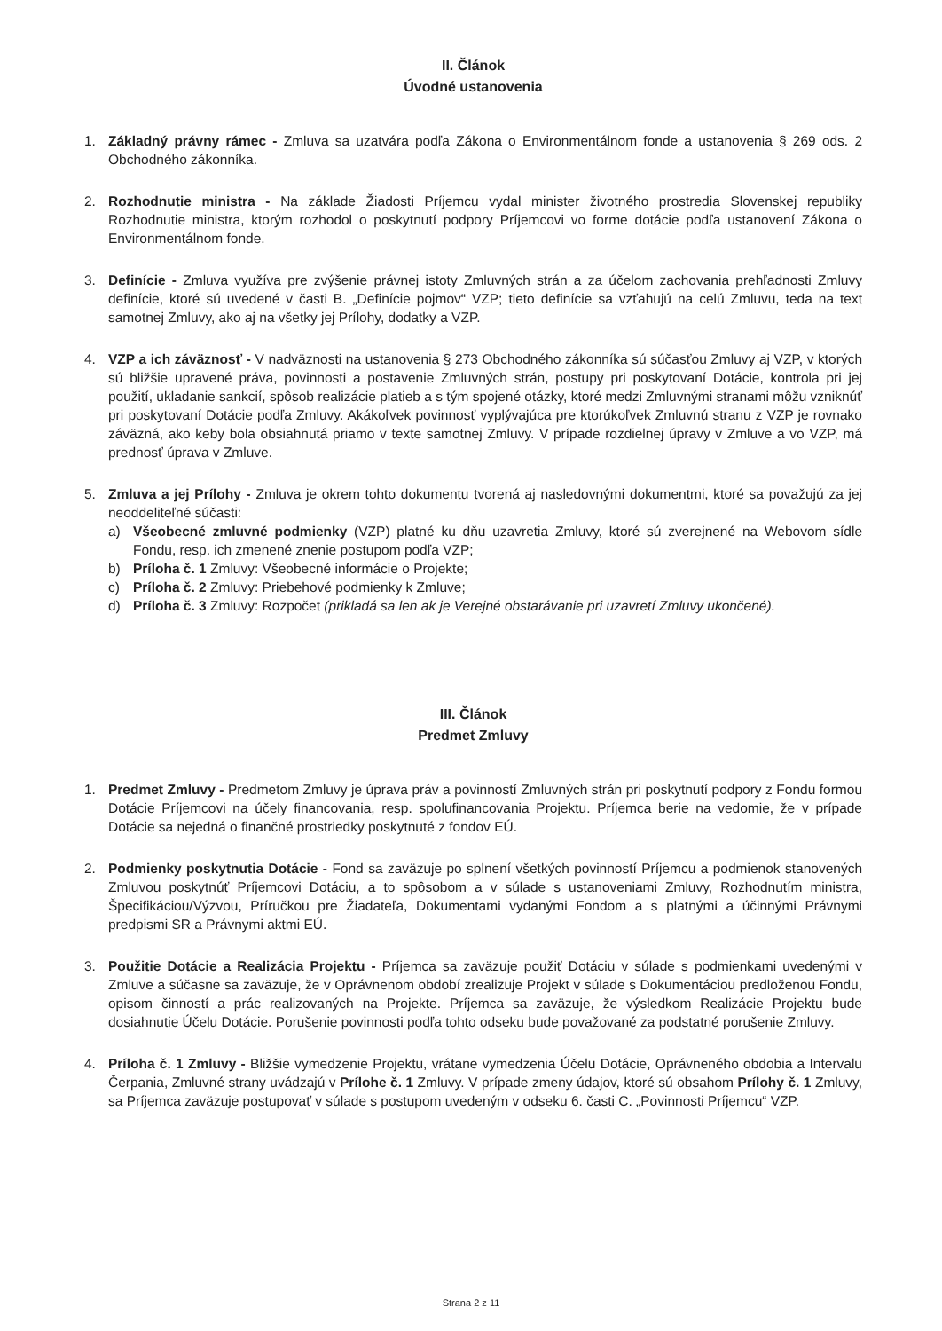II. Článok
Úvodné ustanovenia
1. Základný právny rámec - Zmluva sa uzatvára podľa Zákona o Environmentálnom fonde a ustanovenia § 269 ods. 2 Obchodného zákonníka.
2. Rozhodnutie ministra - Na základe Žiadosti Príjemcu vydal minister životného prostredia Slovenskej republiky Rozhodnutie ministra, ktorým rozhodol o poskytnutí podpory Príjemcovi vo forme dotácie podľa ustanovení Zákona o Environmentálnom fonde.
3. Definície - Zmluva využíva pre zvýšenie právnej istoty Zmluvných strán a za účelom zachovania prehľadnosti Zmluvy definície, ktoré sú uvedené v časti B. „Definície pojmov“ VZP; tieto definície sa vzťahujú na celú Zmluvu, teda na text samotnej Zmluvy, ako aj na všetky jej Prílohy, dodatky a VZP.
4. VZP a ich záväznosť - V nadväznosti na ustanovenia § 273 Obchodného zákonníka sú súčasťou Zmluvy aj VZP, v ktorých sú bližšie upravené práva, povinnosti a postavenie Zmluvných strán, postupy pri poskytovaní Dotácie, kontrola pri jej použití, ukladanie sankcií, spôsob realizácie platieb a s tým spojené otázky, ktoré medzi Zmluvnými stranami môžu vzniknúť pri poskytovaní Dotácie podľa Zmluvy. Akákoľvek povinnosť vyplývajúca pre ktorúkoľvek Zmluvnú stranu z VZP je rovnako záväzná, ako keby bola obsiahnutá priamo v texte samotnej Zmluvy. V prípade rozdielnej úpravy v Zmluve a vo VZP, má prednosť úprava v Zmluve.
5. Zmluva a jej Prílohy - Zmluva je okrem tohto dokumentu tvorená aj nasledovnými dokumentmi, ktoré sa považujú za jej neoddeliteľné súčasti:
a) Všeobecné zmluvné podmienky (VZP) platné ku dňu uzavretia Zmluvy, ktoré sú zverejnené na Webovom sídle Fondu, resp. ich zmenené znenie postupom podľa VZP;
b) Príloha č. 1 Zmluvy: Všeobecné informácie o Projekte;
c) Príloha č. 2 Zmluvy: Priebehové podmienky k Zmluve;
d) Príloha č. 3 Zmluvy: Rozpočet (prikladá sa len ak je Verejné obstarávanie pri uzavretí Zmluvy ukončené).
III. Článok
Predmet Zmluvy
1. Predmet Zmluvy - Predmetom Zmluvy je úprava práv a povinností Zmluvných strán pri poskytnutí podpory z Fondu formou Dotácie Príjemcovi na účely financovania, resp. spolufinancovania Projektu. Príjemca berie na vedomie, že v prípade Dotácie sa nejedná o finančné prostriedky poskytnuté z fondov EÚ.
2. Podmienky poskytnutia Dotácie - Fond sa zaväzuje po splnení všetkých povinností Príjemcu a podmienok stanovených Zmluvou poskytnúť Príjemcovi Dotáciu, a to spôsobom a v súlade s ustanoveniami Zmluvy, Rozhodnutím ministra, Špecifikáciou/Výzvou, Príručkou pre Žiadateľa, Dokumentami vydanými Fondom a s platnými a účinnými Právnymi predpismi SR a Právnymi aktmi EÚ.
3. Použitie Dotácie a Realizácia Projektu - Príjemca sa zaväzuje použiť Dotáciu v súlade s podmienkami uvedenými v Zmluve a súčasne sa zaväzuje, že v Oprávnenom období zrealizuje Projekt v súlade s Dokumentáciou predloženou Fondu, opisom činností a prác realizovaných na Projekte. Príjemca sa zaväzuje, že výsledkom Realizácie Projektu bude dosiahnutie Účelu Dotácie. Porušenie povinnosti podľa tohto odseku bude považované za podstatné porušenie Zmluvy.
4. Príloha č. 1 Zmluvy - Bližšie vymedzenie Projektu, vrátane vymedzenia Účelu Dotácie, Oprávneného obdobia a Intervalu Čerpania, Zmluvné strany uvádzajú v Prílohe č. 1 Zmluvy. V prípade zmeny údajov, ktoré sú obsahom Prílohy č. 1 Zmluvy, sa Príjemca zaväzuje postupovať v súlade s postupom uvedeným v odseku 6. časti C. „Povinnosti Príjemcu“ VZP.
Strana 2 z 11